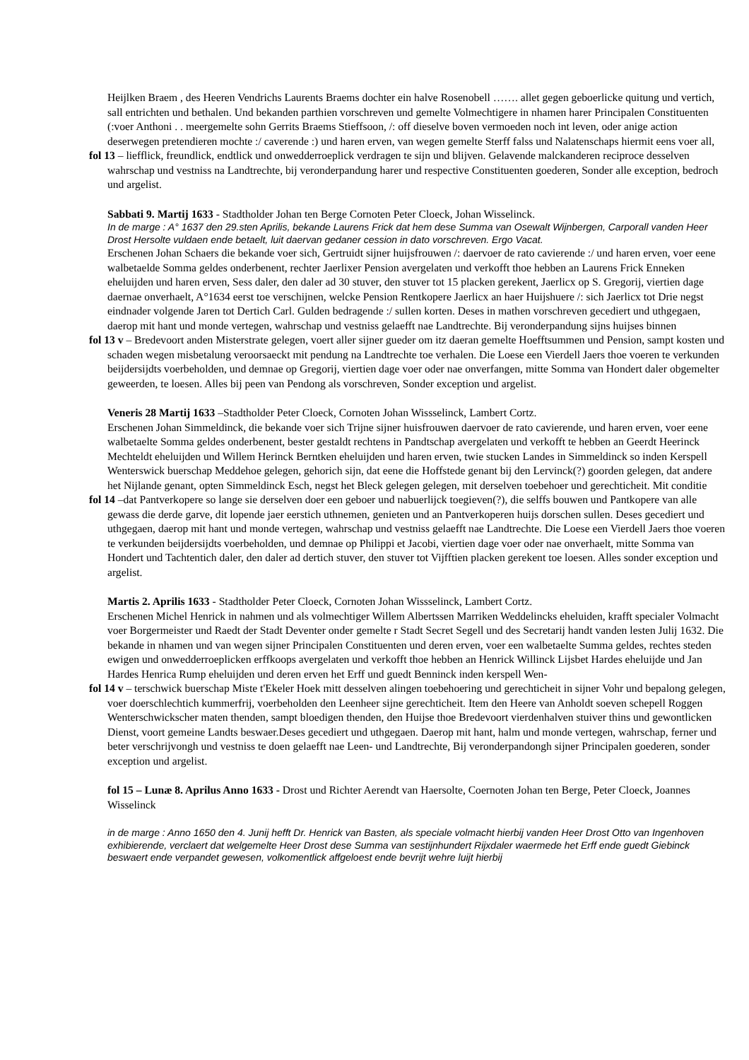Heijlken Braem , des Heeren Vendrichs Laurents Braems dochter ein halve Rosenobell ……. allet gegen geboerlicke quitung und vertich, sall entrichten und bethalen. Und bekanden parthien vorschreven und gemelte Volmechtigere in nhamen harer Principalen Constituenten (:voer Anthoni . . meergemelte sohn Gerrits Braems Stieffsoon, /: off dieselve boven vermoeden noch int leven, oder anige action deserwegen pretendieren mochte :/ caverende :) und haren erven, van wegen gemelte Sterff falss und Nalatenschaps hiermit eens voer all,
fol 13 – liefflick, freundlick, endtlick und onwedderroeplick verdragen te sijn und blijven. Gelavende malckanderen reciproce desselven wahrschap und vestniss na Landtrechte, bij veronderpandung harer und respective Constituenten goederen, Sonder alle exception, bedroch und argelist.
Sabbati 9. Martij 1633 - Stadtholder Johan ten Berge Cornoten Peter Cloeck, Johan Wisselinck.
In de marge : A° 1637 den 29.sten Aprilis, bekande Laurens Frick dat hem dese Summa van Osewalt Wijnbergen, Carporall vanden Heer Drost Hersolte vuldaen ende betaelt, luit daervan gedaner cession in dato vorschreven. Ergo Vacat.
Erschenen Johan Schaers die bekande voer sich, Gertruidt sijner huijsfrouwen /: daervoer de rato cavierende :/ und haren erven, voer eene walbetaelde Somma geldes onderbenent, rechter Jaerlixer Pension avergelaten und verkofft thoe hebben an Laurens Frick Enneken eheluijden und haren erven, Sess daler, den daler ad 30 stuver, den stuver tot 15 placken gerekent, Jaerlicx op S. Gregorij, viertien dage daernae onverhaelt, A°1634 eerst toe verschijnen, welcke Pension Rentkopere Jaerlicx an haer Huijshuere /: sich Jaerlicx tot Drie negst eindnader volgende Jaren tot Dertich Carl. Gulden bedragende :/ sullen korten. Deses in mathen vorschreven gecediert und uthgegaen, daerop mit hant und monde vertegen, wahrschap und vestniss gelaefft nae Landtrechte. Bij veronderpandung sijns huijses binnen
fol 13 v – Bredevoort anden Misterstrate gelegen, voert aller sijner gueder om itz daeran gemelte Hoefftsummen und Pension, sampt kosten und schaden wegen misbetalung veroorsaeckt mit pendung na Landtrechte toe verhalen. Die Loese een Vierdell Jaers thoe voeren te verkunden beijdersijdts voerbeholden, und demnae op Gregorij, viertien dage voer oder nae onverfangen, mitte Somma van Hondert daler obgemelter geweerden, te loesen. Alles bij peen van Pendong als vorschreven, Sonder exception und argelist.
Veneris 28 Martij 1633 –Stadtholder Peter Cloeck, Cornoten Johan Wissselinck, Lambert Cortz.
Erschenen Johan Simmeldinck, die bekande voer sich Trijne sijner huisfrouwen daervoer de rato cavierende, und haren erven, voer eene walbetaelte Somma geldes onderbenent, bester gestaldt rechtens in Pandtschap avergelaten und verkofft te hebben an Geerdt Heerinck Mechteldt eheluijden und Willem Herinck Berntken eheluijden und haren erven, twie stucken Landes in Simmeldinck so inden Kerspell Wenterswick buerschap Meddehoe gelegen, gehorich sijn, dat eene die Hoffstede genant bij den Lervinck(?) goorden gelegen, dat andere het Nijlande genant, opten Simmeldinck Esch, negst het Bleck gelegen gelegen, mit derselven toebehoer und gerechticheit. Mit conditie
fol 14 –dat Pantverkopere so lange sie derselven doer een geboer und nabuerlijck toegieven(?), die selffs bouwen und Pantkopere van alle gewass die derde garve, dit lopende jaer eerstich uthnemen, genieten und an Pantverkoperen huijs dorschen sullen. Deses gecediert und uthgegaen, daerop mit hant und monde vertegen, wahrschap und vestniss gelaefft nae Landtrechte. Die Loese een Vierdell Jaers thoe voeren te verkunden beijdersijdts voerbeholden, und demnae op Philippi et Jacobi, viertien dage voer oder nae onverhaelt, mitte Somma van Hondert und Tachtentich daler, den daler ad dertich stuver, den stuver tot Vijfftien placken gerekent toe loesen. Alles sonder exception und argelist.
Martis 2. Aprilis 1633 - Stadtholder Peter Cloeck, Cornoten Johan Wissselinck, Lambert Cortz.
Erschenen Michel Henrick in nahmen und als volmechtiger Willem Albertssen Marriken Weddelincks eheluiden, krafft specialer Volmacht voer Borgermeister und Raedt der Stadt Deventer onder gemelte r Stadt Secret Segell und des Secretarij handt vanden lesten Julij 1632. Die bekande in nhamen und van wegen sijner Principalen Constituenten und deren erven, voer een walbetaelte Summa geldes, rechtes steden ewigen und onwedderroeplicken erffkoops avergelaten und verkofft thoe hebben an Henrick Willinck Lijsbet Hardes eheluijde und Jan Hardes Henrica Rump eheluijden und deren erven het Erff und guedt Benninck inden kerspell Wen-
fol 14 v – terschwick buerschap Miste t'Ekeler Hoek mitt desselven alingen toebehoering und gerechticheit in sijner Vohr und bepalong gelegen, voer doerschlechtich kummerfrij, voerbeholden den Leenheer sijne gerechticheit. Item den Heere van Anholdt soeven schepell Roggen Wenterschwickscher maten thenden, sampt bloedigen thenden, den Huijse thoe Bredevoort vierdenhalven stuiver thins und gewontlicken Dienst, voort gemeine Landts beswaer.Deses gecediert und uthgegaen. Daerop mit hant, halm und monde vertegen, wahrschap, ferner und beter verschrijvongh und vestniss te doen gelaefft nae Leen- und Landtrechte, Bij veronderpandongh sijner Principalen goederen, sonder exception und argelist.
fol 15 – Lunæ 8. Aprilus Anno 1633 - Drost und Richter Aerendt van Haersolte, Coernoten Johan ten Berge, Peter Cloeck, Joannes Wisselinck
in de marge : Anno 1650 den 4. Junij hefft Dr. Henrick van Basten, als speciale volmacht hierbij vanden Heer Drost Otto van Ingenhoven exhibierende, verclaert dat welgemelte Heer Drost dese Summa van sestijnhundert Rijxdaler waermede het Erff ende guedt Giebinck beswaert ende verpandet gewesen, volkomentlick affgeloest ende bevrijt wehre luijt hierbij